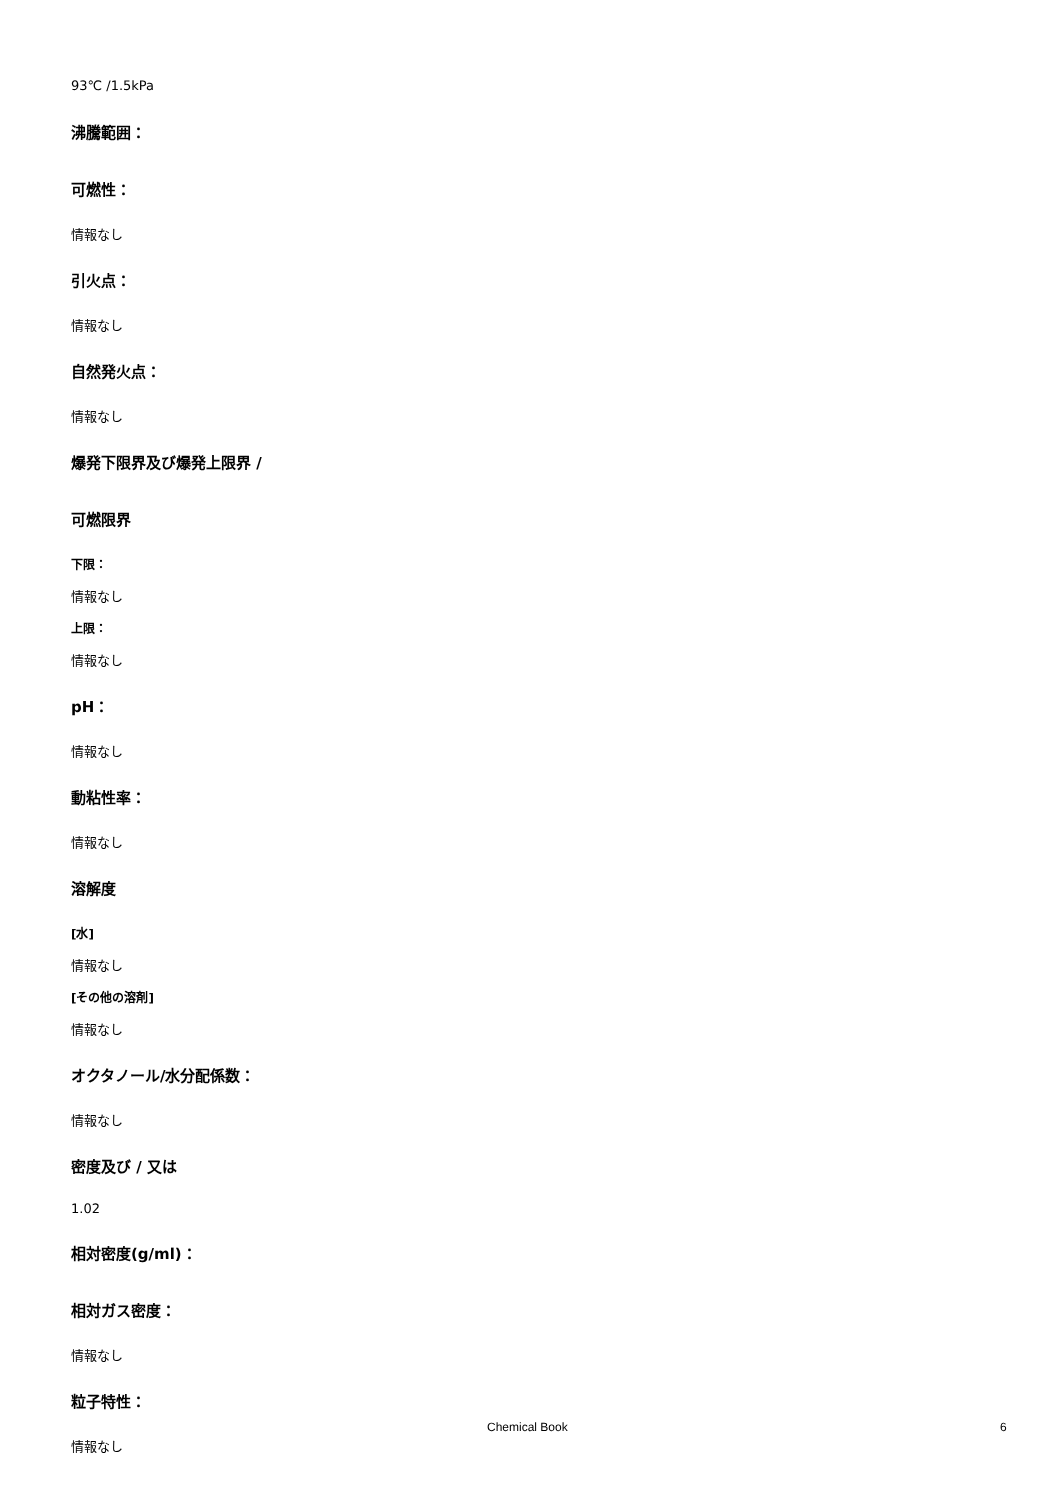93℃ /1.5kPa
沸騰範囲：
可燃性：
情報なし
引火点：
情報なし
自然発火点：
情報なし
爆発下限界及び爆発上限界 /
可燃限界
下限：
情報なし
上限：
情報なし
pH：
情報なし
動粘性率：
情報なし
溶解度
[水]
情報なし
[その他の溶剤]
情報なし
オクタノール/水分配係数：
情報なし
密度及び / 又は
1.02
相対密度(g/ml)：
相対ガス密度：
情報なし
粒子特性：
情報なし
Chemical Book 6